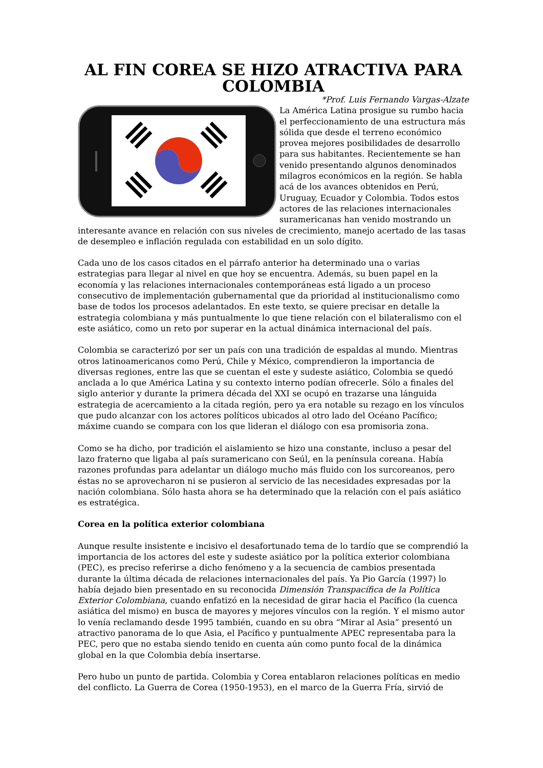AL FIN COREA SE HIZO ATRACTIVA PARA COLOMBIA
*Prof. Luis Fernando Vargas-Alzate
La América Latina prosigue su rumbo hacia el perfeccionamiento de una estructura más sólida que desde el terreno económico provea mejores posibilidades de desarrollo para sus habitantes. Recientemente se han venido presentando algunos denominados milagros económicos en la región. Se habla acá de los avances obtenidos en Perú, Uruguay, Ecuador y Colombia. Todos estos actores de las relaciones internacionales suramericanas han venido mostrando un interesante avance en relación con sus niveles de crecimiento, manejo acertado de las tasas de desempleo e inflación regulada con estabilidad en un solo dígito.
Cada uno de los casos citados en el párrafo anterior ha determinado una o varias estrategias para llegar al nivel en que hoy se encuentra. Además, su buen papel en la economía y las relaciones internacionales contemporáneas está ligado a un proceso consecutivo de implementación gubernamental que da prioridad al institucionalismo como base de todos los procesos adelantados. En este texto, se quiere precisar en detalle la estrategia colombiana y más puntualmente lo que tiene relación con el bilateralismo con el este asiático, como un reto por superar en la actual dinámica internacional del país.
Colombia se caracterizó por ser un país con una tradición de espaldas al mundo. Mientras otros latinoamericanos como Perú, Chile y México, comprendieron la importancia de diversas regiones, entre las que se cuentan el este y sudeste asiático, Colombia se quedó anclada a lo que América Latina y su contexto interno podían ofrecerle. Sólo a finales del siglo anterior y durante la primera década del XXI se ocupó en trazarse una lánguida estrategia de acercamiento a la citada región, pero ya era notable su rezago en los vínculos que pudo alcanzar con los actores políticos ubicados al otro lado del Océano Pacífico; máxime cuando se compara con los que lideran el diálogo con esa promisoria zona.
Como se ha dicho, por tradición el aislamiento se hizo una constante, incluso a pesar del lazo fraterno que ligaba al país suramericano con Seúl, en la península coreana. Había razones profundas para adelantar un diálogo mucho más fluido con los surcoreanos, pero éstas no se aprovecharon ni se pusieron al servicio de las necesidades expresadas por la nación colombiana. Sólo hasta ahora se ha determinado que la relación con el país asiático es estratégica.
Corea en la política exterior colombiana
Aunque resulte insistente e incisivo el desafortunado tema de lo tardío que se comprendió la importancia de los actores del este y sudeste asiático por la política exterior colombiana (PEC), es preciso referirse a dicho fenómeno y a la secuencia de cambios presentada durante la última década de relaciones internacionales del país. Ya Pio García (1997) lo había dejado bien presentado en su reconocida Dimensión Transpacífica de la Política Exterior Colombiana, cuando enfatizó en la necesidad de girar hacia el Pacífico (la cuenca asiática del mismo) en busca de mayores y mejores vínculos con la región. Y el mismo autor lo venía reclamando desde 1995 también, cuando en su obra “Mirar al Asia” presentó un atractivo panorama de lo que Asia, el Pacífico y puntualmente APEC representaba para la PEC, pero que no estaba siendo tenido en cuenta aún como punto focal de la dinámica global en la que Colombia debía insertarse.
Pero hubo un punto de partida. Colombia y Corea entablaron relaciones políticas en medio del conflicto. La Guerra de Corea (1950-1953), en el marco de la Guerra Fría, sirvió de